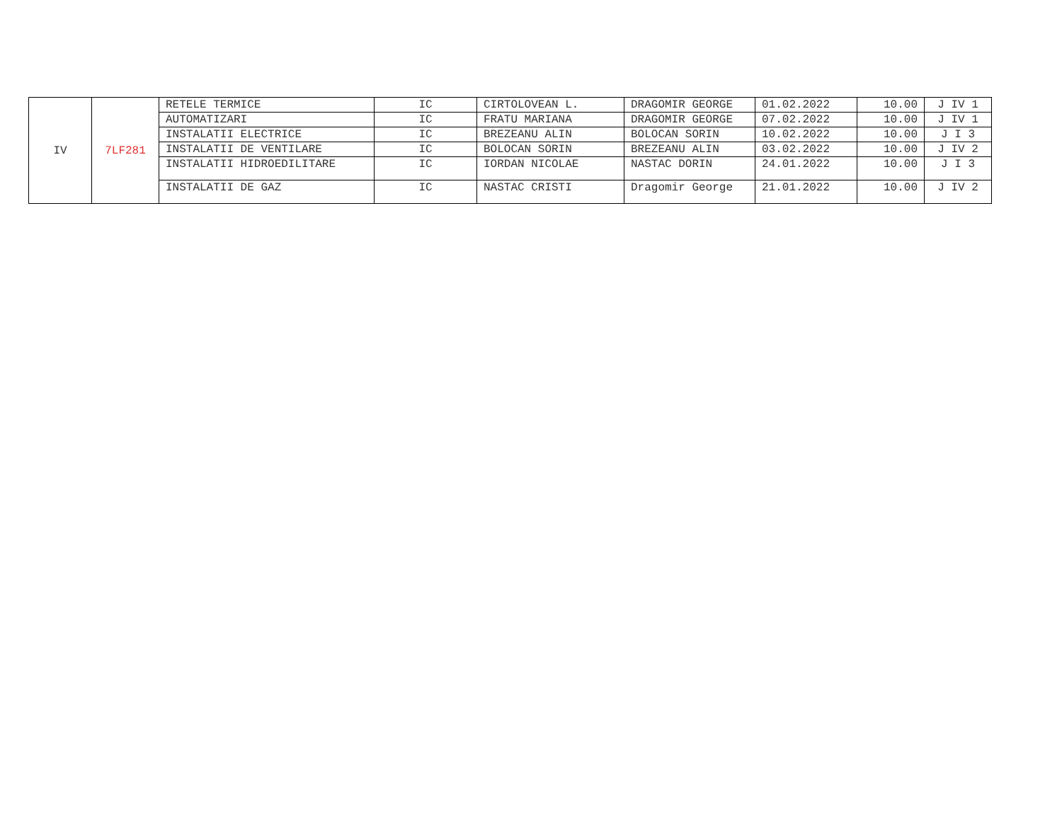| IV | 7LF281 | RETELE TERMICE | IC | CIRTOLOVEAN L. | DRAGOMIR GEORGE | 01.02.2022 | 10.00 | J IV 1 |
| | | AUTOMATIZARI | IC | FRATU MARIANA | DRAGOMIR GEORGE | 07.02.2022 | 10.00 | J IV 1 |
| | | INSTALATII ELECTRICE | IC | BREZEANU ALIN | BOLOCAN SORIN | 10.02.2022 | 10.00 | J I 3 |
| | | INSTALATII DE VENTILARE | IC | BOLOCAN SORIN | BREZEANU ALIN | 03.02.2022 | 10.00 | J IV 2 |
| | | INSTALATII HIDROEDILITARE | IC | IORDAN NICOLAE | NASTAC DORIN | 24.01.2022 | 10.00 | J I 3 |
| | | INSTALATII DE GAZ | IC | NASTAC CRISTI | Dragomir George | 21.01.2022 | 10.00 | J IV 2 |